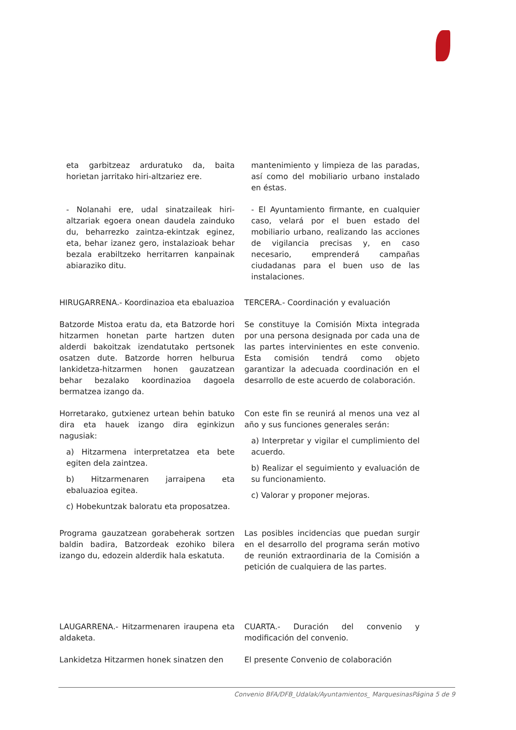eta garbitzeaz arduratuko da, baita horietan jarritako hiri-altzariez ere.
mantenimiento y limpieza de las paradas, así como del mobiliario urbano instalado en éstas.
- Nolanahi ere, udal sinatzaileak hiri-altzariak egoera onean daudela zainduko du, beharrezko zaintza-ekintzak eginez, eta, behar izanez gero, instalazioak behar bezala erabiltzeko herritarren kanpainak abiaraziko ditu.
- El Ayuntamiento firmante, en cualquier caso, velará por el buen estado del mobiliario urbano, realizando las acciones de vigilancia precisas y, en caso necesario, emprenderá campañas ciudadanas para el buen uso de las instalaciones.
HIRUGARRENA.- Koordinazioa eta ebaluazioa
TERCERA.- Coordinación y evaluación
Batzorde Mistoa eratu da, eta Batzorde hori hitzarmen honetan parte hartzen duten alderdi bakoitzak izendatutako pertsonek osatzen dute. Batzorde horren helburua lankidetza-hitzarmen honen gauzatzean behar bezalako koordinazioa dagoela bermatzea izango da.
Se constituye la Comisión Mixta integrada por una persona designada por cada una de las partes intervinientes en este convenio. Esta comisión tendrá como objeto garantizar la adecuada coordinación en el desarrollo de este acuerdo de colaboración.
Horretarako, gutxienez urtean behin batuko dira eta hauek izango dira eginkizun nagusiak:
a) Hitzarmena interpretatzea eta bete egiten dela zaintzea.
b) Hitzarmenaren jarraipena eta ebaluazioa egitea.
c) Hobekuntzak baloratu eta proposatzea.
Con este fin se reunirá al menos una vez al año y sus funciones generales serán:
a) Interpretar y vigilar el cumplimiento del acuerdo.
b) Realizar el seguimiento y evaluación de su funcionamiento.
c) Valorar y proponer mejoras.
Programa gauzatzean gorabeherak sortzen baldin badira, Batzordeak ezohiko bilera izango du, edozein alderdik hala eskatuta.
Las posibles incidencias que puedan surgir en el desarrollo del programa serán motivo de reunión extraordinaria de la Comisión a petición de cualquiera de las partes.
LAUGARRENA.- Hitzarmenaren iraupena eta aldaketa.
CUARTA.- Duración del convenio y modificación del convenio.
Lankidetza Hitzarmen honek sinatzen den
El presente Convenio de colaboración
Convenio BFA/DFB_Udalak/Ayuntamientos_ MarquesinasPágina 5 de 9